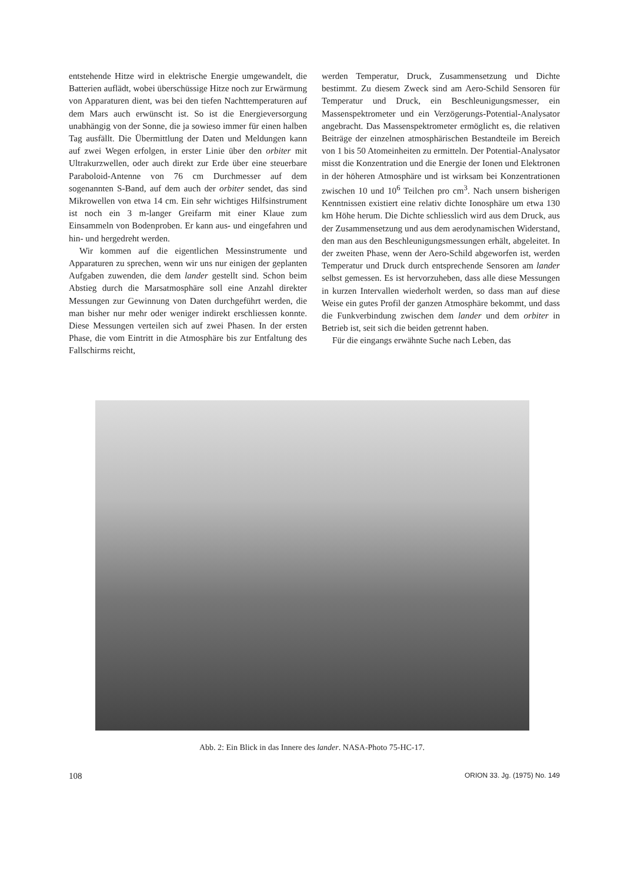entstehende Hitze wird in elektrische Energie umgewandelt, die Batterien auflädt, wobei überschüssige Hitze noch zur Erwärmung von Apparaturen dient, was bei den tiefen Nachttemperaturen auf dem Mars auch erwünscht ist. So ist die Energieversorgung unabhängig von der Sonne, die ja sowieso immer für einen halben Tag ausfällt. Die Übermittlung der Daten und Meldungen kann auf zwei Wegen erfolgen, in erster Linie über den orbiter mit Ultrakurzwellen, oder auch direkt zur Erde über eine steuerbare Paraboloid-Antenne von 76 cm Durchmesser auf dem sogenannten S-Band, auf dem auch der orbiter sendet, das sind Mikrowellen von etwa 14 cm. Ein sehr wichtiges Hilfsinstrument ist noch ein 3 m-langer Greifarm mit einer Klaue zum Einsammeln von Bodenproben. Er kann aus- und eingefahren und hin- und hergedreht werden.
Wir kommen auf die eigentlichen Messinstrumente und Apparaturen zu sprechen, wenn wir uns nur einigen der geplanten Aufgaben zuwenden, die dem lander gestellt sind. Schon beim Abstieg durch die Marsatmosphäre soll eine Anzahl direkter Messungen zur Gewinnung von Daten durchgeführt werden, die man bisher nur mehr oder weniger indirekt erschliessen konnte. Diese Messungen verteilen sich auf zwei Phasen. In der ersten Phase, die vom Eintritt in die Atmosphäre bis zur Entfaltung des Fallschirms reicht,
werden Temperatur, Druck, Zusammensetzung und Dichte bestimmt. Zu diesem Zweck sind am Aero-Schild Sensoren für Temperatur und Druck, ein Beschleunigungsmesser, ein Massenspektrometer und ein Verzögerungs-Potential-Analysator angebracht. Das Massenspektrometer ermöglicht es, die relativen Beiträge der einzelnen atmosphärischen Bestandteile im Bereich von 1 bis 50 Atomeinheiten zu ermitteln. Der Potential-Analysator misst die Konzentration und die Energie der Ionen und Elektronen in der höheren Atmosphäre und ist wirksam bei Konzentrationen zwischen 10 und 10<sup>6</sup> Teilchen pro cm<sup>3</sup>. Nach unsern bisherigen Kenntnissen existiert eine relativ dichte Ionosphäre um etwa 130 km Höhe herum. Die Dichte schliesslich wird aus dem Druck, aus der Zusammensetzung und aus dem aerodynamischen Widerstand, den man aus den Beschleunigungsmessungen erhält, abgeleitet. In der zweiten Phase, wenn der Aero-Schild abgeworfen ist, werden Temperatur und Druck durch entsprechende Sensoren am lander selbst gemessen. Es ist hervorzuheben, dass alle diese Messungen in kurzen Intervallen wiederholt werden, so dass man auf diese Weise ein gutes Profil der ganzen Atmosphäre bekommt, und dass die Funkverbindung zwischen dem lander und dem orbiter in Betrieb ist, seit sich die beiden getrennt haben.
Für die eingangs erwähnte Suche nach Leben, das
Abb. 2: Ein Blick in das Innere des lander. NASA-Photo 75-HC-17.
108 ORION 33. Jg. (1975) No. 149